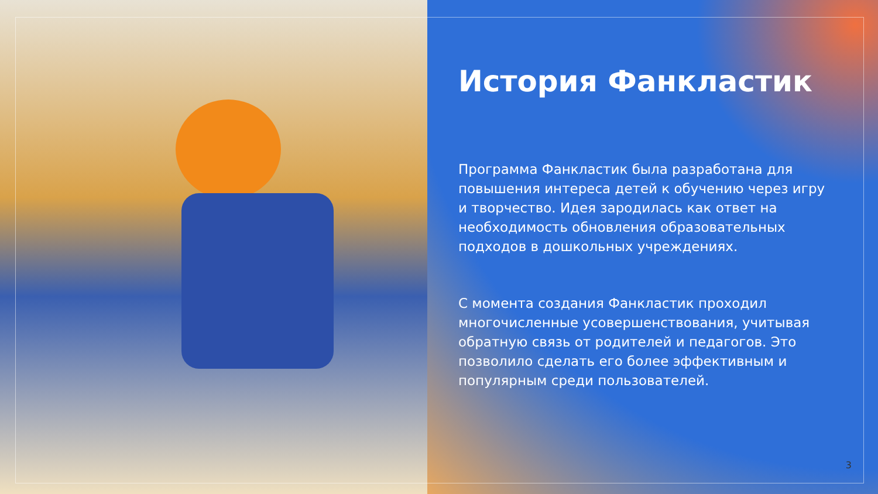История Фанкластик
Программа Фанкластик была разработана для повышения интереса детей к обучению через игру и творчество. Идея зародилась как ответ на необходимость обновления образовательных подходов в дошкольных учреждениях.
С момента создания Фанкластик проходил многочисленные усовершенствования, учитывая обратную связь от родителей и педагогов. Это позволило сделать его более эффективным и популярным среди пользователей.
3